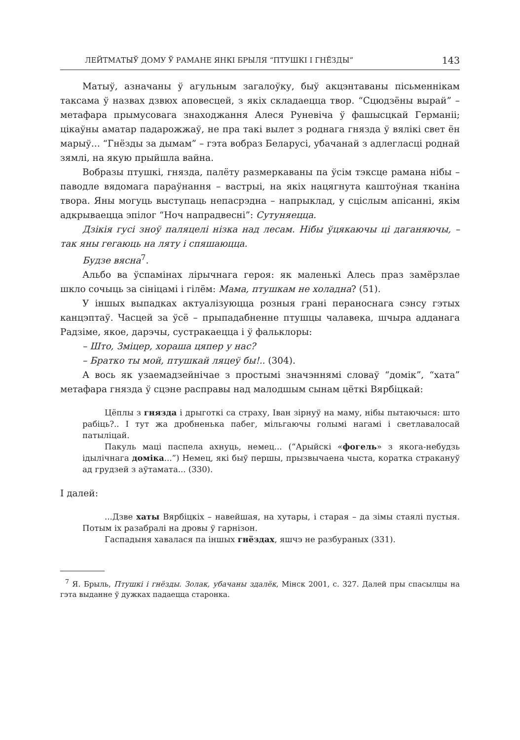ЛЕЙТМАТЫЎ ДОМУ Ў РАМАНЕ ЯНКІ БРЫЛЯ “ПТУШКІ І ГНЁЗДЫ” 143
Матыў, азначаны ў агульным загалоўку, быў акцэнтаваны пісьменнікам таксама ў назвах дзвюх аповесцей, з якіх складаецца твор. “Сцюдзёны вырай” – метафара прымусовага знаходжання Алеся Руневіча ў фашысцкай Германіі; цікаўны аматар падарожжаў, не пра такі вылет з роднага гнязда ў вялікі свет ён марыў... “Гнёзды за дымам” – гэта вобраз Беларусі, убачанай з адлегласці роднай зямлі, на якую прыйшла вайна.
Вобразы птушкі, гнязда, палёту размеркаваны па ўсім тэксце рамана нібы – паводле вядомага параўнання – вастрыі, на якіх нацягнута каштоўная тканіна твора. Яны могуць выступаць непасрэдна – напрыклад, у сціслым апісанні, якім адкрываецца эпілог “Ноч напрадвесні”: Сутуняецца.
Дзікія гусі зноў паляцелі нізка над лесам. Нібы ўцякаючы ці даганяючы, – так яны гегаюць на ляту і спяшаюцца.
Будзе вясна<sup>7</sup>.
Альбо ва ўспамінах лірычнага героя: як маленькі Алесь праз замёрзлае шкло сочыць за сініцамі і гілём: Мама, птушкам не холадна? (51).
У іншых выпадках актуалізуюцца розныя грані пераноснага сэнсу гэтых канцэптаў. Часцей за ўсё – прыпадабненне птушцы чалавека, шчыра адданага Радзіме, якое, дарэчы, сустракаецца і ў фальклоры:
– Што, Зміцер, хораша цяпер у нас?
– Братко ты мой, птушкай ляцеў бы!.. (304).
А вось як узаемадзейнічае з простымі значэннямі словаў “домік”, “хата” метафара гнязда ў сцэне расправы над малодшым сынам цёткі Вярбіцкай:
Цёплы з гнязда і дрыготкі са страху, Іван зірнуў на маму, нібы пытаючыся: што рабіць?.. І тут жа дробненька пабег, мільгаючы голымі нагамі і светлавалосай патыліцай.
Пакуль маці паспела ахнуць, немец... (“Арыйскі «фогель» з якога-небудзь ідылічнага доміка...”) Немец, які быў першы, прызвычаена чыста, коратка стракануў ад грудзей з аўтамата... (330).
І далей:
...Дзве хаты Вярбіцкіх – навейшая, на хутары, і старая – да зімы стаялі пустыя. Потым іх разабралі на дровы ў гарнізон.
Гаспадыня хавалася па іншых гнёздах, яшчэ не разбураных (331).
<sup>7</sup> Я. Брыль, Птушкі і гнёзды. Золак, убачаны здалёк, Мінск 2001, с. 327. Далей пры спасылцы на гэта выданне ў дужках падаецца старонка.